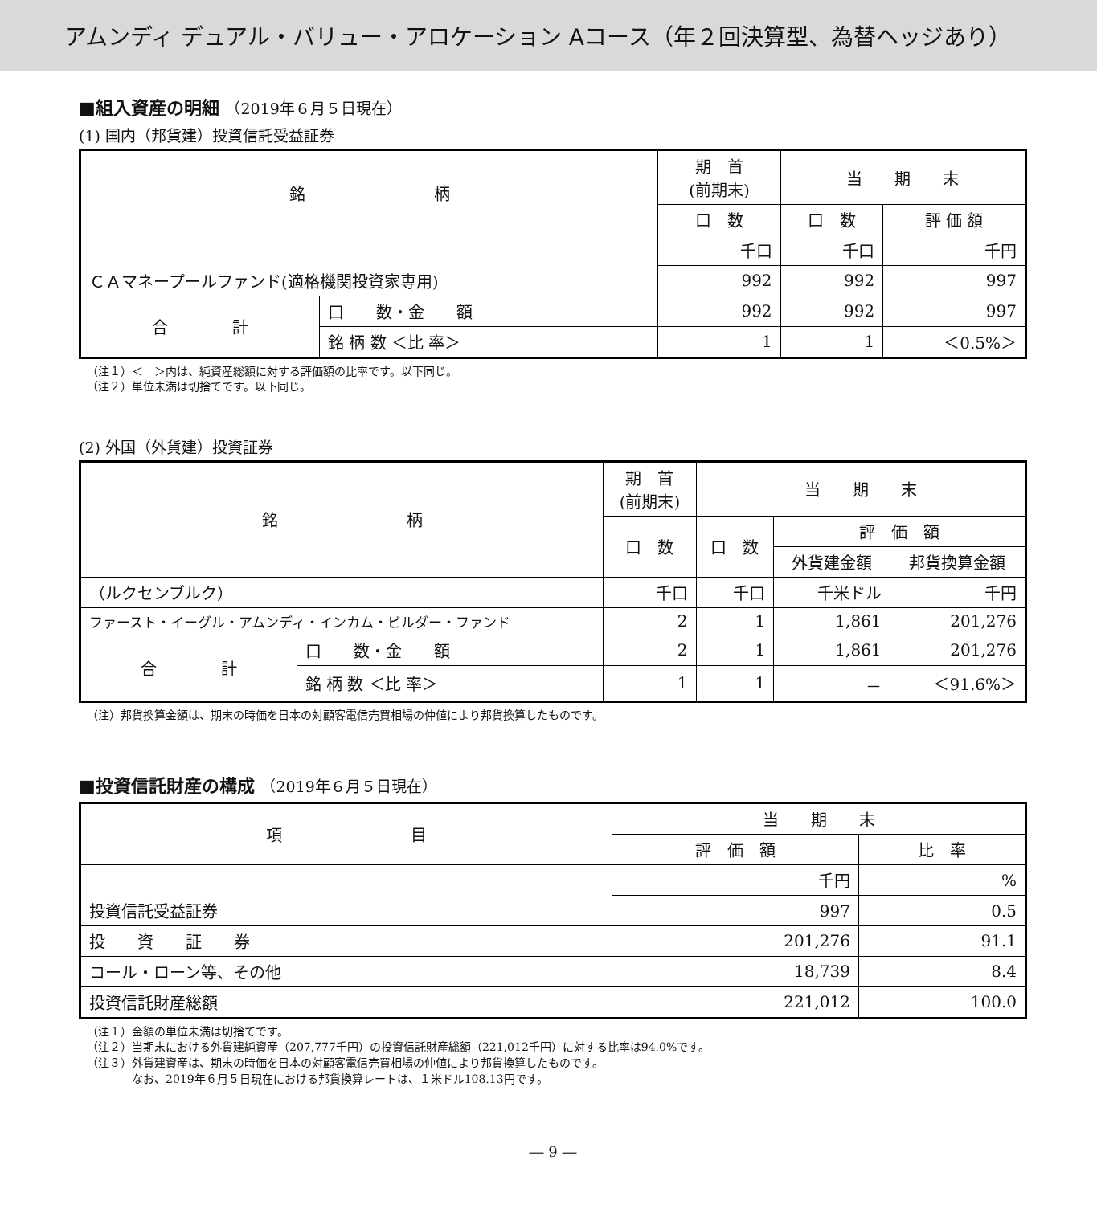アムンディ デュアル・バリュー・アロケーション Aコース（年２回決算型、為替ヘッジあり）
■組入資産の明細 （2019年６月５日現在）
(1) 国内（邦貨建）投資信託受益証券
| 銘 柄 | | 期 首 (前期末) | 当 期 末 | |
| --- | --- | --- | --- | --- |
| | | 口 数 | 口 数 | 評 価 額 |
| | | 千口 | 千口 | 千円 |
| ＣＡマネープールファンド(適格機関投資家専用) | | 992 | 992 | 997 |
| 合 計 | 口 数・金 額 | 992 | 992 | 997 |
| | 銘 柄 数 ＜比 率＞ | 1 | 1 | ＜0.5%＞ |
（注１）＜　＞内は、純資産総額に対する評価額の比率です。以下同じ。
（注２）単位未満は切捨てです。以下同じ。
(2) 外国（外貨建）投資証券
| 銘 柄 | | 期 首 (前期末) | 当 期 末 | | |
| --- | --- | --- | --- | --- | --- |
| | | 口 数 | 口 数 | 評 価 額 | |
| | | | | 外貨建金額 | 邦貨換算金額 |
| （ルクセンブルク） | | 千口 | 千口 | 千米ドル | 千円 |
| ファースト・イーグル・アムンディ・インカム・ビルダー・ファンド | | 2 | 1 | 1,861 | 201,276 |
| 合 計 | 口 数・金 額 | 2 | 1 | 1,861 | 201,276 |
| | 銘 柄 数 ＜比 率＞ | 1 | 1 | － | ＜91.6%＞ |
（注）邦貨換算金額は、期末の時価を日本の対顧客電信売買相場の仲値により邦貨換算したものです。
■投資信託財産の構成 （2019年６月５日現在）
| 項 目 | 当 期 末 | |
| --- | --- | --- |
| | 評 価 額 | 比 率 |
| | 千円 | % |
| 投資信託受益証券 | 997 | 0.5 |
| 投 資 証 券 | 201,276 | 91.1 |
| コール・ローン等、その他 | 18,739 | 8.4 |
| 投資信託財産総額 | 221,012 | 100.0 |
（注１）金額の単位未満は切捨てです。
（注２）当期末における外貨建純資産（207,777千円）の投資信託財産総額（221,012千円）に対する比率は94.0%です。
（注３）外貨建資産は、期末の時価を日本の対顧客電信売買相場の仲値により邦貨換算したものです。
　　　　なお、2019年６月５日現在における邦貨換算レートは、１米ドル108.13円です。
― 9 ―